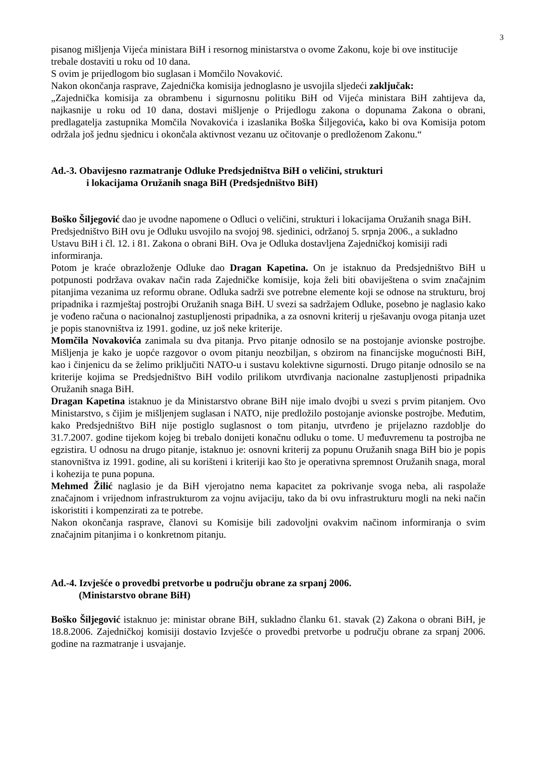3
pisanog mišljenja Vijeća ministara BiH i resornog ministarstva o ovome Zakonu, koje bi ove institucije trebale dostaviti u roku od 10 dana.
S ovim je prijedlogom bio suglasan i Momčilo Novaković.
Nakon okončanja rasprave, Zajednička komisija jednoglasno je usvojila sljedeći zaključak:
„Zajednička komisija za obrambenu i sigurnosnu politiku BiH od Vijeća ministara BiH zahtijeva da, najkasnije u roku od 10 dana, dostavi mišljenje o Prijedlogu zakona o dopunama Zakona o obrani, predlagatelja zastupnika Momčila Novakovića i izaslanika Boška Šiljegovića, kako bi ova Komisija potom održala još jednu sjednicu i okončala aktivnost vezanu uz očitovanje o predloženom Zakonu.“
Ad.-3. Obavijesno razmatranje Odluke Predsjedništva BiH o veličini, strukturi
i lokacijama Oružanih snaga BiH (Predsjedništvo BiH)
Boško Šiljegović dao je uvodne napomene o Odluci o veličini, strukturi i lokacijama Oružanih snaga BiH. Predsjedništvo BiH ovu je Odluku usvojilo na svojoj 98. sjedinici, održanoj 5. srpnja 2006., a sukladno Ustavu BiH i čl. 12. i 81. Zakona o obrani BiH. Ova je Odluka dostavljena Zajedničkoj komisiji radi informiranja.
Potom je kraće obrazloženje Odluke dao Dragan Kapetina. On je istaknuo da Predsjedništvo BiH u potpunosti podržava ovakav način rada Zajedničke komisije, koja želi biti obaviještena o svim značajnim pitanjima vezanima uz reformu obrane. Odluka sadrži sve potrebne elemente koji se odnose na strukturu, broj pripadnika i razmještaj postrojbi Oružanih snaga BiH. U svezi sa sadržajem Odluke, posebno je naglasio kako je vođeno računa o nacionalnoj zastupljenosti pripadnika, a za osnovni kriterij u rješavanju ovoga pitanja uzet je popis stanovništva iz 1991. godine, uz još neke kriterije.
Momčila Novakovića zanimala su dva pitanja. Prvo pitanje odnosilo se na postojanje avionske postrojbe. Mišljenja je kako je uopće razgovor o ovom pitanju neozbiljan, s obzirom na financijske mogućnosti BiH, kao i činjenicu da se želimo priključiti NATO-u i sustavu kolektivne sigurnosti. Drugo pitanje odnosilo se na kriterije kojima se Predsjedništvo BiH vodilo prilikom utvrđivanja nacionalne zastupljenosti pripadnika Oružanih snaga BiH.
Dragan Kapetina istaknuo je da Ministarstvo obrane BiH nije imalo dvojbi u svezi s prvim pitanjem. Ovo Ministarstvo, s čijim je mišljenjem suglasan i NATO, nije predložilo postojanje avionske postrojbe. Međutim, kako Predsjedništvo BiH nije postiglo suglasnost o tom pitanju, utvrđeno je prijelazno razdoblje do 31.7.2007. godine tijekom kojeg bi trebalo donijeti konačnu odluku o tome. U međuvremenu ta postrojba ne egzistira. U odnosu na drugo pitanje, istaknuo je: osnovni kriterij za popunu Oružanih snaga BiH bio je popis stanovništva iz 1991. godine, ali su korišteni i kriteriji kao što je operativna spremnost Oružanih snaga, moral i kohezija te puna popuna.
Mehmed Žilić naglasio je da BiH vjerojatno nema kapacitet za pokrivanje svoga neba, ali raspolaže značajnom i vrijednom infrastrukturom za vojnu avijaciju, tako da bi ovu infrastrukturu mogli na neki način iskoristiti i kompenzirati za te potrebe.
Nakon okončanja rasprave, članovi su Komisije bili zadovoljni ovakvim načinom informiranja o svim značajnim pitanjima i o konkretnom pitanju.
Ad.-4. Izvješće o provedbi pretvorbe u području obrane za srpanj 2006.
(Ministarstvo obrane BiH)
Boško Šiljegović istaknuo je: ministar obrane BiH, sukladno članku 61. stavak (2) Zakona o obrani BiH, je 18.8.2006. Zajedničkoj komisiji dostavio Izvješće o provedbi pretvorbe u području obrane za srpanj 2006. godine na razmatranje i usvajanje.